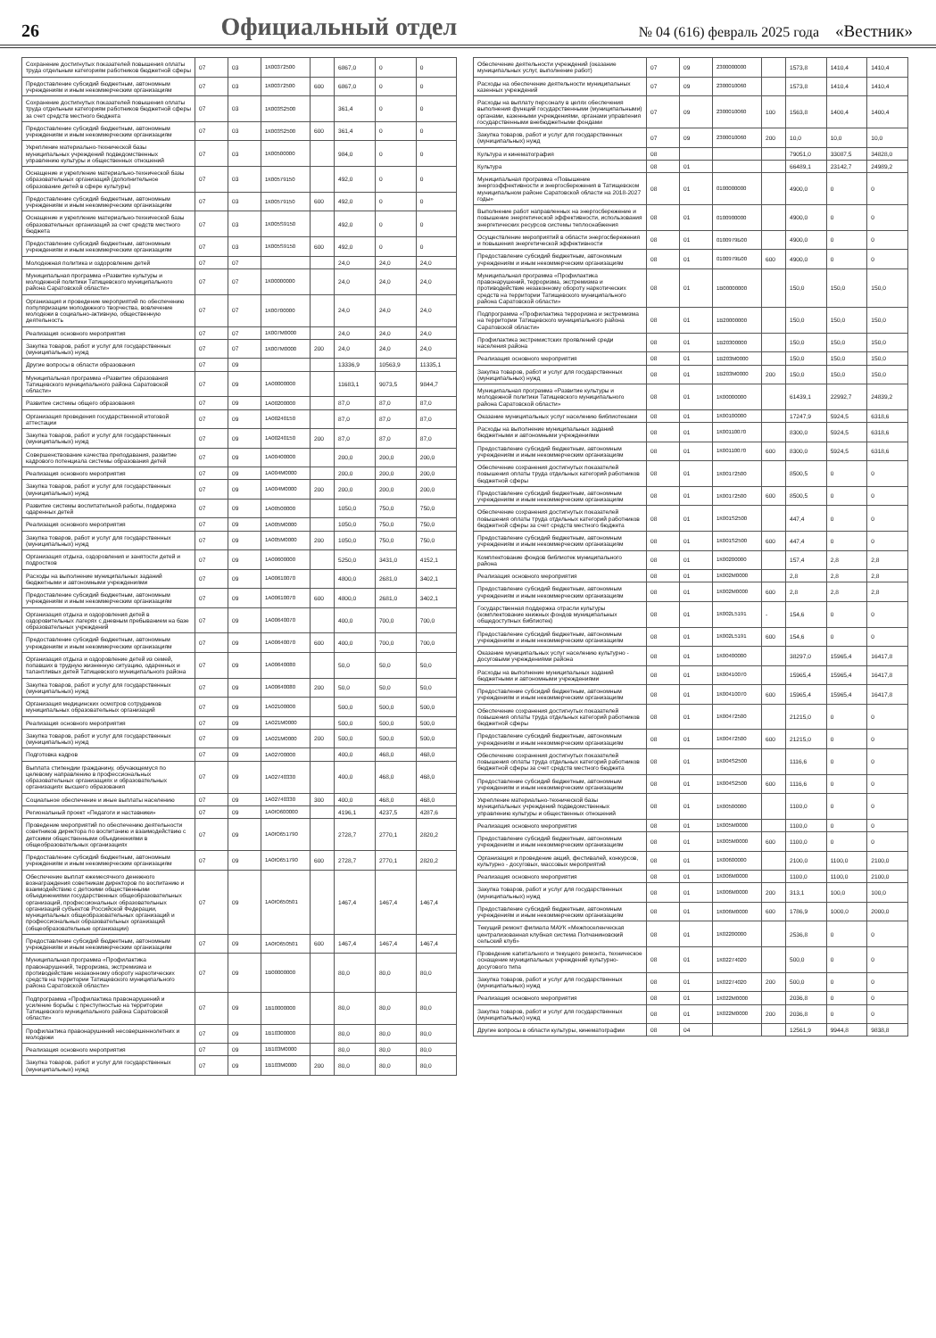26 Официальный отдел № 04 (616) февраль 2025 года «Вестник»
| Сохранение достигнутых показателей повышения оплаты труда отдельным категориям работников бюджетной сферы | 07 | 03 | 1К00372500 | | 6867,0 | 0 | 0 |
| Предоставление субсидий бюджетным, автономным учреждениям и иным некоммерческим организациям | 07 | 03 | 1К00372500 | 600 | 6867,0 | 0 | 0 |
| Сохранение достигнутых показателей повышения оплаты труда отдельным категориям работников бюджетной сферы за счет средств местного бюджета | 07 | 03 | 1К003S2500 | | 361,4 | 0 | 0 |
| Предоставление субсидий бюджетным, автономным учреждениям и иным некоммерческим организациям | 07 | 03 | 1К003S2500 | 600 | 361,4 | 0 | 0 |
| Укрепление материально-технической базы муниципальных учреждений подведомственных управлению культуры и общественных отношений | 07 | 03 | 1К00500000 | | 984,0 | 0 | 0 |
| Оснащение и укрепление материально-технической базы образовательных организаций (дополнительное образование детей в сфере культуры) | 07 | 03 | 1К00579150 | | 492,0 | 0 | 0 |
| Предоставление субсидий бюджетным, автономным учреждениям и иным некоммерческим организациям | 07 | 03 | 1К00579150 | 600 | 492,0 | 0 | 0 |
| Оснащение и укрепление материально-технической базы образовательных организаций за счет средств местного бюджета | 07 | 03 | 1К005S9150 | | 492,0 | 0 | 0 |
| Предоставление субсидий бюджетным, автономным учреждениям и иным некоммерческим организациям | 07 | 03 | 1К005S9150 | 600 | 492,0 | 0 | 0 |
| Молодежная политика и оздоровление детей | 07 | 07 | | | 24,0 | 24,0 | 24,0 |
| Муниципальная программа «Развитие культуры и молодежной политики Татищевского муниципального района Саратовской области» | 07 | 07 | 1К00000000 | | 24,0 | 24,0 | 24,0 |
| Организация и проведение мероприятий по обеспечению популяризации молодежного творчества, вовлечение молодежи в социально-активную, общественную деятельность | 07 | 07 | 1К00700000 | | 24,0 | 24,0 | 24,0 |
| Реализация основного мероприятия | 07 | 07 | 1К007М0000 | | 24,0 | 24,0 | 24,0 |
| Закупка товаров, работ и услуг для государственных (муниципальных) нужд | 07 | 07 | 1К007М0000 | 200 | 24,0 | 24,0 | 24,0 |
| Другие вопросы в области образования | 07 | 09 | | | 13336,9 | 10563,9 | 11335,1 |
| Муниципальная программа «Развитие образования Татищевского муниципального района Саратовской области» | 07 | 09 | 1А00000000 | | 11683,1 | 9073,5 | 9844,7 |
| Развитие системы общего образования | 07 | 09 | 1А00200000 | | 87,0 | 87,0 | 87,0 |
| Организация проведения государственной итоговой аттестации | 07 | 09 | 1А00240150 | | 87,0 | 87,0 | 87,0 |
| Закупка товаров, работ и услуг для государственных (муниципальных) нужд | 07 | 09 | 1А00240150 | 200 | 87,0 | 87,0 | 87,0 |
| Совершенствование качества преподавания, развитие кадрового потенциала системы образования детей | 07 | 09 | 1А00400000 | | 200,0 | 200,0 | 200,0 |
| Реализация основного мероприятия | 07 | 09 | 1А004М0000 | | 200,0 | 200,0 | 200,0 |
| Закупка товаров, работ и услуг для государственных (муниципальных) нужд | 07 | 09 | 1А004М0000 | 200 | 200,0 | 200,0 | 200,0 |
| Развитие системы воспитательной работы, поддержка одаренных детей | 07 | 09 | 1А00500000 | | 1050,0 | 750,0 | 750,0 |
| Реализация основного мероприятия | 07 | 09 | 1А005М0000 | | 1050,0 | 750,0 | 750,0 |
| Закупка товаров, работ и услуг для государственных (муниципальных) нужд | 07 | 09 | 1А005М0000 | 200 | 1050,0 | 750,0 | 750,0 |
| Организация отдыха, оздоровления и занятости детей и подростков | 07 | 09 | 1А00600000 | | 5250,0 | 3431,0 | 4152,1 |
| Расходы на выполнение муниципальных заданий бюджетными и автономными учреждениями | 07 | 09 | 1А00610070 | | 4800,0 | 2681,0 | 3402,1 |
| Предоставление субсидий бюджетным, автономным учреждениям и иным некоммерческим организациям | 07 | 09 | 1А00610070 | 600 | 4800,0 | 2681,0 | 3402,1 |
| Организация отдыха и оздоровления детей в оздоровительных лагерях с дневным пребыванием на базе образовательных учреждений | 07 | 09 | 1А00640070 | | 400,0 | 700,0 | 700,0 |
| Предоставление субсидий бюджетным, автономным учреждениям и иным некоммерческим организациям | 07 | 09 | 1А00640070 | 600 | 400,0 | 700,0 | 700,0 |
| Организация отдыха и оздоровление детей из семей, попавших в трудную жизненную ситуацию, одаренных и талантливых детей Татищевского муниципального района | 07 | 09 | 1А00640080 | | 50,0 | 50,0 | 50,0 |
| Закупка товаров, работ и услуг для государственных (муниципальных) нужд | 07 | 09 | 1А00640080 | 200 | 50,0 | 50,0 | 50,0 |
| Организация медицинских осмотров сотрудников муниципальных образовательных организаций | 07 | 09 | 1А02100000 | | 500,0 | 500,0 | 500,0 |
| Реализация основного мероприятия | 07 | 09 | 1А021М0000 | | 500,0 | 500,0 | 500,0 |
| Закупка товаров, работ и услуг для государственных (муниципальных) нужд | 07 | 09 | 1А021М0000 | 200 | 500,0 | 500,0 | 500,0 |
| Подготовка кадров | 07 | 09 | 1А02700000 | | 400,0 | 468,0 | 468,0 |
| Выплата стипендии гражданину, обучающемуся по целевому направлению в профессиональных образовательных организациях и образовательных организациях высшего образования | 07 | 09 | 1А02740330 | | 400,0 | 468,0 | 468,0 |
| Социальное обеспечение и иные выплаты населению | 07 | 09 | 1А02740330 | 300 | 400,0 | 468,0 | 468,0 |
| Региональный проект «Педагоги и наставники» | 07 | 09 | 1А0Ю600000 | | 4196,1 | 4237,5 | 4287,6 |
| Проведение мероприятий по обеспечению деятельности советников директора по воспитанию и взаимодействию с детскими общественными объединениями в общеобразовательных организациях | 07 | 09 | 1А0Ю651790 | | 2728,7 | 2770,1 | 2820,2 |
| Предоставление субсидий бюджетным, автономным учреждениям и иным некоммерческим организациям | 07 | 09 | 1А0Ю651790 | 600 | 2728,7 | 2770,1 | 2820,2 |
| Обеспечение выплат ежемесячного денежного вознаграждения советникам директоров по воспитанию и взаимодействию с детскими общественными объединениями государственных общеобразовательных организаций, профессиональных образовательных организаций субъектов Российской Федерации, муниципальных общеобразовательных организаций и профессиональных образовательных организаций (общеобразовательные организации) | 07 | 09 | 1А0Ю650501 | | 1467,4 | 1467,4 | 1467,4 |
| Предоставление субсидий бюджетным, автономным учреждениям и иным некоммерческим организациям | 07 | 09 | 1А0Ю650501 | 600 | 1467,4 | 1467,4 | 1467,4 |
| Муниципальная программа «Профилактика правонарушений, терроризма, экстремизма и противодействие незаконному обороту наркотических средств на территории Татищевского муниципального района Саратовской области» | 07 | 09 | 1В00000000 | | 80,0 | 80,0 | 80,0 |
| Подпрограмма «Профилактика правонарушений и усиление борьбы с преступностью на территории Татищевского муниципального района Саратовской области» | 07 | 09 | 1В10000000 | | 80,0 | 80,0 | 80,0 |
| Профилактика правонарушений несовершеннолетних и молодежи | 07 | 09 | 1В10300000 | | 80,0 | 80,0 | 80,0 |
| Реализация основного мероприятия | 07 | 09 | 1В103М0000 | | 80,0 | 80,0 | 80,0 |
| Закупка товаров, работ и услуг для государственных (муниципальных) нужд | 07 | 09 | 1В103М0000 | 200 | 80,0 | 80,0 | 80,0 |
| Обеспечение деятельности учреждений (оказание муниципальных услуг, выполнение работ) | 07 | 09 | 2300000000 | | 1573,8 | 1410,4 | 1410,4 |
| Расходы на обеспечение деятельности муниципальных казенных учреждений | 07 | 09 | 2300010060 | | 1573,8 | 1410,4 | 1410,4 |
| Расходы на выплату персоналу в целях обеспечения выполнения функций государственными (муниципальными) органами, казенными учреждениями, органами управления государственными внебюджетными фондами | 07 | 09 | 2300010060 | 100 | 1563,8 | 1400,4 | 1400,4 |
| Закупка товаров, работ и услуг для государственных (муниципальных) нужд | 07 | 09 | 2300010060 | 200 | 10,0 | 10,0 | 10,0 |
| Культура и кинематография | 08 | | | | 79051,0 | 33087,5 | 34828,0 |
| Культура | 08 | 01 | | | 66489,1 | 23142,7 | 24989,2 |
| Муниципальная программа «Повышение энергоэффективности и энергосбережения в Татищевском муниципальном районе Саратовской области на 2018-2027 годы» | 08 | 01 | 0100000000 | | 4900,0 | 0 | 0 |
| Выполнение работ направленных на энергосбережение и повышение энергетической эффективности, использования энергетических ресурсов системы теплоснабжения | 08 | 01 | 0100900000 | | 4900,0 | 0 | 0 |
| Осуществление мероприятий в области энергосбережения и повышения энергетической эффективности | 08 | 01 | 0100979Б00 | | 4900,0 | 0 | 0 |
| Предоставление субсидий бюджетным, автономным учреждениям и иным некоммерческим организациям | 08 | 01 | 0100979Б00 | 600 | 4900,0 | 0 | 0 |
| Муниципальная программа «Профилактика правонарушений, терроризма, экстремизма и противодействие незаконному обороту наркотических средств на территории Татищевского муниципального района Саратовской области» | 08 | 01 | 1В00000000 | | 150,0 | 150,0 | 150,0 |
| Подпрограмма «Профилактика терроризма и экстремизма на территории Татищевского муниципального района Саратовской области» | 08 | 01 | 1В20000000 | | 150,0 | 150,0 | 150,0 |
| Профилактика экстремистских проявлений среди населения района | 08 | 01 | 1В20300000 | | 150,0 | 150,0 | 150,0 |
| Реализация основного мероприятия | 08 | 01 | 1В203М0000 | | 150,0 | 150,0 | 150,0 |
| Закупка товаров, работ и услуг для государственных (муниципальных) нужд | 08 | 01 | 1В203М0000 | 200 | 150,0 | 150,0 | 150,0 |
| Муниципальная программа «Развитие культуры и молодежной политики Татищевского муниципального района Саратовской области» | 08 | 01 | 1К00000000 | | 61439,1 | 22992,7 | 24839,2 |
| Оказание муниципальных услуг населению библиотеками | 08 | 01 | 1К00100000 | | 17247,9 | 5924,5 | 6318,6 |
| Расходы на выполнение муниципальных заданий бюджетными и автономными учреждениями | 08 | 01 | 1К00110070 | | 8300,0 | 5924,5 | 6318,6 |
| Предоставление субсидий бюджетным, автономным учреждениям и иным некоммерческим организациям | 08 | 01 | 1К00110070 | 600 | 8300,0 | 5924,5 | 6318,6 |
| Обеспечение сохранения достигнутых показателей повышения оплаты труда отдельных категорий работников бюджетной сферы | 08 | 01 | 1К00172500 | | 8500,5 | 0 | 0 |
| Предоставление субсидий бюджетным, автономным учреждениям и иным некоммерческим организациям | 08 | 01 | 1К00172500 | 600 | 8500,5 | 0 | 0 |
| Обеспечение сохранения достигнутых показателей повышения оплаты труда отдельных категорий работников бюджетной сферы за счет средств местного бюджета | 08 | 01 | 1К001S2500 | | 447,4 | 0 | 0 |
| Предоставление субсидий бюджетным, автономным учреждениям и иным некоммерческим организациям | 08 | 01 | 1К001S2500 | 600 | 447,4 | 0 | 0 |
| Комплектование фондов библиотек муниципального района | 08 | 01 | 1К00200000 | | 157,4 | 2,8 | 2,8 |
| Реализация основного мероприятия | 08 | 01 | 1К002М0000 | | 2,8 | 2,8 | 2,8 |
| Предоставление субсидий бюджетным, автономным учреждениям и иным некоммерческим организациям | 08 | 01 | 1К002М0000 | 600 | 2,8 | 2,8 | 2,8 |
| Государственная поддержка отрасли культуры (комплектование книжных фондов муниципальных общедоступных библиотек) | 08 | 01 | 1К002L5191 | - | 154,6 | 0 | 0 |
| Предоставление субсидий бюджетным, автономным учреждениям и иным некоммерческим организациям | 08 | 01 | 1К002L5191 | 600 | 154,6 | 0 | 0 |
| Оказание муниципальных услуг населению культурно - досуговыми учреждениями района | 08 | 01 | 1К00400000 | | 38297,0 | 15965,4 | 16417,8 |
| Расходы на выполнение муниципальных заданий бюджетными и автономными учреждениями | 08 | 01 | 1К00410070 | | 15965,4 | 15965,4 | 16417,8 |
| Предоставление субсидий бюджетным, автономным учреждениям и иным некоммерческим организациям | 08 | 01 | 1К00410070 | 600 | 15965,4 | 15965,4 | 16417,8 |
| Обеспечение сохранения достигнутых показателей повышения оплаты труда отдельных категорий работников бюджетной сферы | 08 | 01 | 1К00472500 | | 21215,0 | 0 | 0 |
| Предоставление субсидий бюджетным, автономным учреждениям и иным некоммерческим организациям | 08 | 01 | 1К00472500 | 600 | 21215,0 | 0 | 0 |
| Обеспечение сохранения достигнутых показателей повышения оплаты труда отдельных категорий работников бюджетной сферы за счет средств местного бюджета | 08 | 01 | 1К004S2500 | | 1116,6 | 0 | 0 |
| Предоставление субсидий бюджетным, автономным учреждениям и иным некоммерческим организациям | 08 | 01 | 1К004S2500 | 600 | 1116,6 | 0 | 0 |
| Укрепление материально-технической базы муниципальных учреждений подведомственных управлению культуры и общественных отношений | 08 | 01 | 1К00500000 | | 1100,0 | 0 | 0 |
| Реализация основного мероприятия | 08 | 01 | 1К005М0000 | | 1100,0 | 0 | 0 |
| Предоставление субсидий бюджетным, автономным учреждениям и иным некоммерческим организациям | 08 | 01 | 1К005М0000 | 600 | 1100,0 | 0 | 0 |
| Организация и проведение акций, фестивалей, конкурсов, культурно - досуговых, массовых мероприятий | 08 | 01 | 1К00600000 | | 2100,0 | 1100,0 | 2100,0 |
| Реализация основного мероприятия | 08 | 01 | 1К006М0000 | | 1100,0 | 1100,0 | 2100,0 |
| Закупка товаров, работ и услуг для государственных (муниципальных) нужд | 08 | 01 | 1К006М0000 | 200 | 313,1 | 100,0 | 100,0 |
| Предоставление субсидий бюджетным, автономным учреждениям и иным некоммерческим организациям | 08 | 01 | 1К006М0000 | 600 | 1786,9 | 1000,0 | 2000,0 |
| Текущий ремонт филиала МАУК «Межпоселенческая централизованная клубная система Полчаниновский сельский клуб» | 08 | 01 | 1К02200000 | | 2536,8 | 0 | 0 |
| Проведение капитального и текущего ремонта, техническое оснащение муниципальных учреждений культурно-досугового типа | 08 | 01 | 1К02274020 | | 500,0 | 0 | 0 |
| Закупка товаров, работ и услуг для государственных (муниципальных) нужд | 08 | 01 | 1К02274020 | 200 | 500,0 | 0 | 0 |
| Реализация основного мероприятия | 08 | 01 | 1К022М0000 | | 2036,8 | 0 | 0 |
| Закупка товаров, работ и услуг для государственных (муниципальных) нужд | 08 | 01 | 1К022М0000 | 200 | 2036,8 | 0 | 0 |
| Другие вопросы в области культуры, кинематографии | 08 | 04 | | | 12561,9 | 9944,8 | 9838,8 |